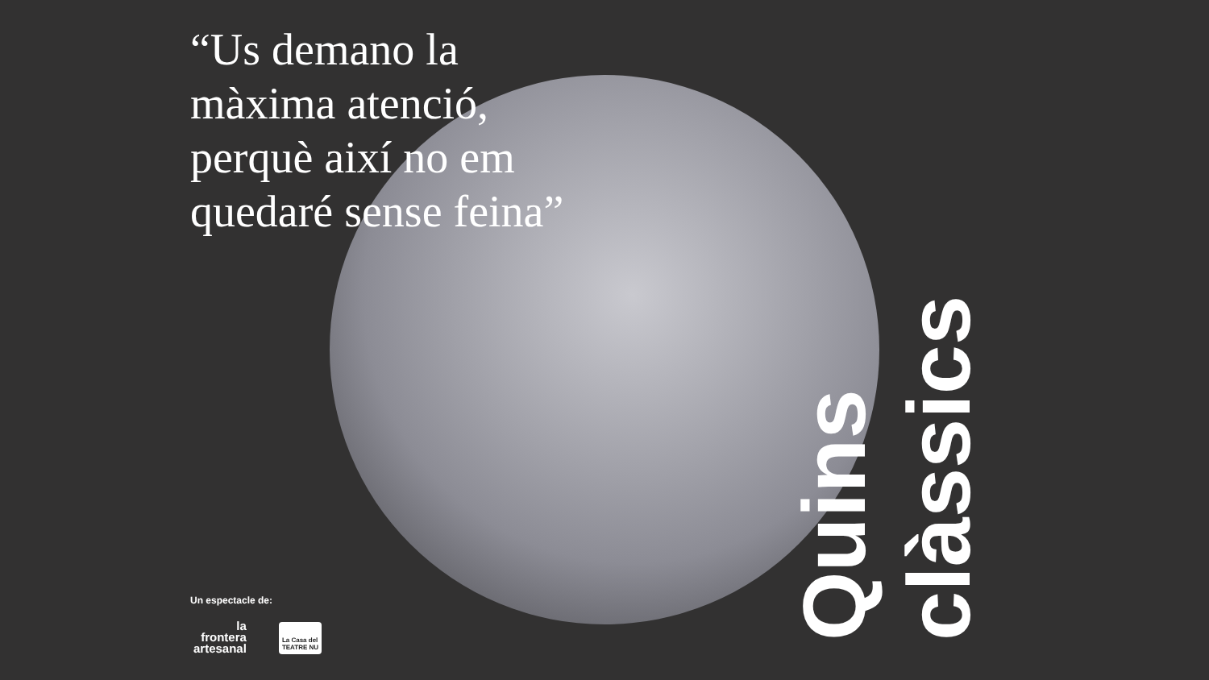“Us demano la màxima atenció, perquè així no em quedaré sense feina”
Quins clàssics
Un espectacle de:
la
frontera
artesanal
La Casa del
TEATRE NU